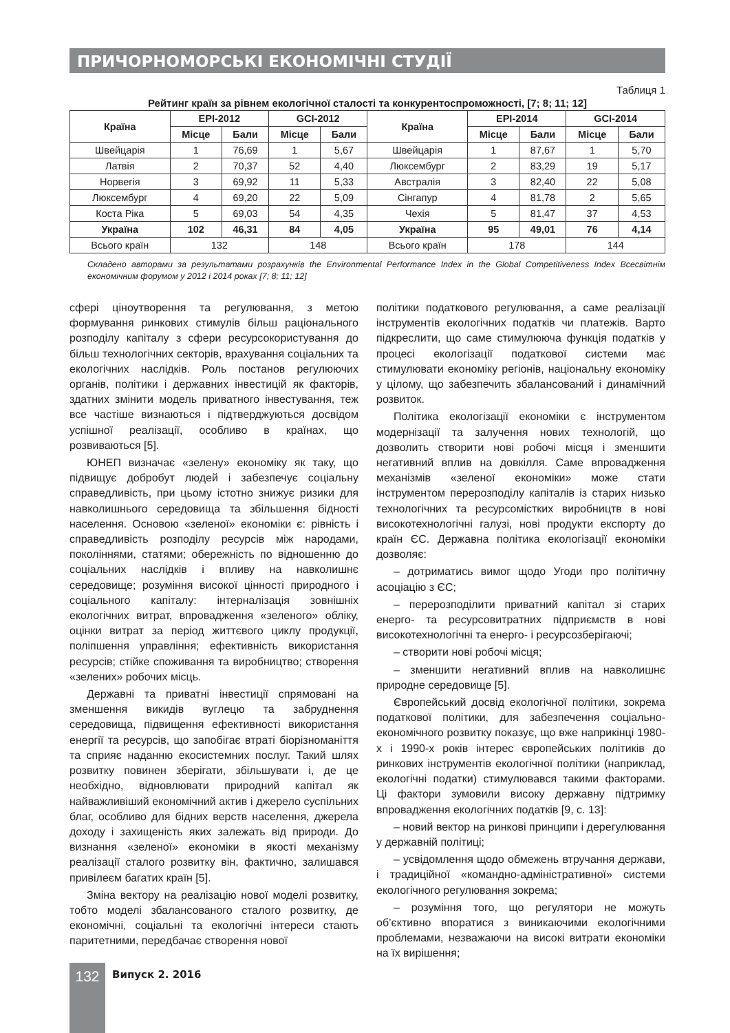ПРИЧОРНОМОРСЬКІ ЕКОНОМІЧНІ СТУДІЇ
Таблиця 1
Рейтинг країн за рівнем екологічної сталості та конкурентоспроможності, [7; 8; 11; 12]
| Країна | EPI-2012 | | GCI-2012 | | Країна | EPI-2014 | | GCI-2014 | |
| --- | --- | --- | --- | --- | --- | --- | --- | --- | --- |
| | Місце | Бали | Місце | Бали | | Місце | Бали | Місце | Бали |
| Швейцарія | 1 | 76,69 | 1 | 5,67 | Швейцарія | 1 | 87,67 | 1 | 5,70 |
| Латвія | 2 | 70,37 | 52 | 4,40 | Люксембург | 2 | 83,29 | 19 | 5,17 |
| Норвегія | 3 | 69,92 | 11 | 5,33 | Австралія | 3 | 82,40 | 22 | 5,08 |
| Люксембург | 4 | 69,20 | 22 | 5,09 | Сінгапур | 4 | 81,78 | 2 | 5,65 |
| Коста Ріка | 5 | 69,03 | 54 | 4,35 | Чехія | 5 | 81,47 | 37 | 4,53 |
| Україна | 102 | 46,31 | 84 | 4,05 | Україна | 95 | 49,01 | 76 | 4,14 |
| Всього країн | 132 | | 148 | | Всього країн | 178 | | 144 | |
Складено авторами за результатами розрахунків the Environmental Performance Index in the Global Competitiveness Index Всесвітнім економічним форумом у 2012 і 2014 роках [7; 8; 11; 12]
сфері ціноутворення та регулювання, з метою формування ринкових стимулів більш раціонального розподілу капіталу з сфери ресурсокористування до більш технологічних секторів, врахування соціальних та екологічних наслідків. Роль постанов регулюючих органів, політики і державних інвестицій як факторів, здатних змінити модель приватного інвестування, теж все частіше визнаються і підтверджуються досвідом успішної реалізації, особливо в країнах, що розвиваються [5].
ЮНЕП визначає «зелену» економіку як таку, що підвищує добробут людей і забезпечує соціальну справедливість, при цьому істотно знижує ризики для навколишнього середовища та збільшення бідності населення. Основою «зеленої» економіки є: рівність і справедливість розподілу ресурсів між народами, поколіннями, статями; обережність по відношенню до соціальних наслідків і впливу на навколишнє середовище; розуміння високої цінності природного і соціального капіталу: інтерналізація зовнішніх екологічних витрат, впровадження «зеленого» обліку, оцінки витрат за період життєвого циклу продукції, поліпшення управління; ефективність використання ресурсів; стійке споживання та виробництво; створення «зелених» робочих місць.
Державні та приватні інвестиції спрямовані на зменшення викидів вуглецю та забруднення середовища, підвищення ефективності використання енергії та ресурсів, що запобігає втраті біорізноманіття та сприяє наданню екосистемних послуг. Такий шлях розвитку повинен зберігати, збільшувати і, де це необхідно, відновлювати природний капітал як найважливіший економічний актив і джерело суспільних благ, особливо для бідних верств населення, джерела доходу і захищеність яких залежать від природи. До визнання «зеленої» економіки в якості механізму реалізації сталого розвитку він, фактично, залишався привілеєм багатих країн [5].
Зміна вектору на реалізацію нової моделі розвитку, тобто моделі збалансованого сталого розвитку, де економічні, соціальні та екологічні інтереси стають паритетними, передбачає створення нової
політики податкового регулювання, а саме реалізації інструментів екологічних податків чи платежів. Варто підкреслити, що саме стимулююча функція податків у процесі екологізації податкової системи має стимулювати економіку регіонів, національну економіку у цілому, що забезпечить збалансований і динамічний розвиток.
Політика екологізації економіки є інструментом модернізації та залучення нових технологій, що дозволить створити нові робочі місця і зменшити негативний вплив на довкілля. Саме впровадження механізмів «зеленої економіки» може стати інструментом перерозподілу капіталів із старих низько технологічних та ресурсомістких виробництв в нові високотехнологічні галузі, нові продукти експорту до країн ЄС. Державна політика екологізації економіки дозволяє:
– дотриматись вимог щодо Угоди про політичну асоціацію з ЄС;
– перерозподілити приватний капітал зі старих енерго- та ресурсовитратних підприємств в нові високотехнологічні та енерго- і ресурсозберігаючі;
– створити нові робочі місця;
– зменшити негативний вплив на навколишнє природне середовище [5].
Європейський досвід екологічної політики, зокрема податкової політики, для забезпечення соціально-економічного розвитку показує, що вже наприкінці 1980-х і 1990-х років інтерес європейських політиків до ринкових інструментів екологічної політики (наприклад, екологічні податки) стимулювався такими факторами. Ці фактори зумовили високу державну підтримку впровадження екологічних податків [9, с. 13]:
– новий вектор на ринкові принципи і дерегулювання у державній політиці;
– усвідомлення щодо обмежень втручання держави, і традиційної «командно-адміністративної» системи екологічного регулювання зокрема;
– розуміння того, що регулятори не можуть об’єктивно впоратися з виникаючими екологічними проблемами, незважаючи на високі витрати економіки на їх вирішення;
132 Випуск 2. 2016